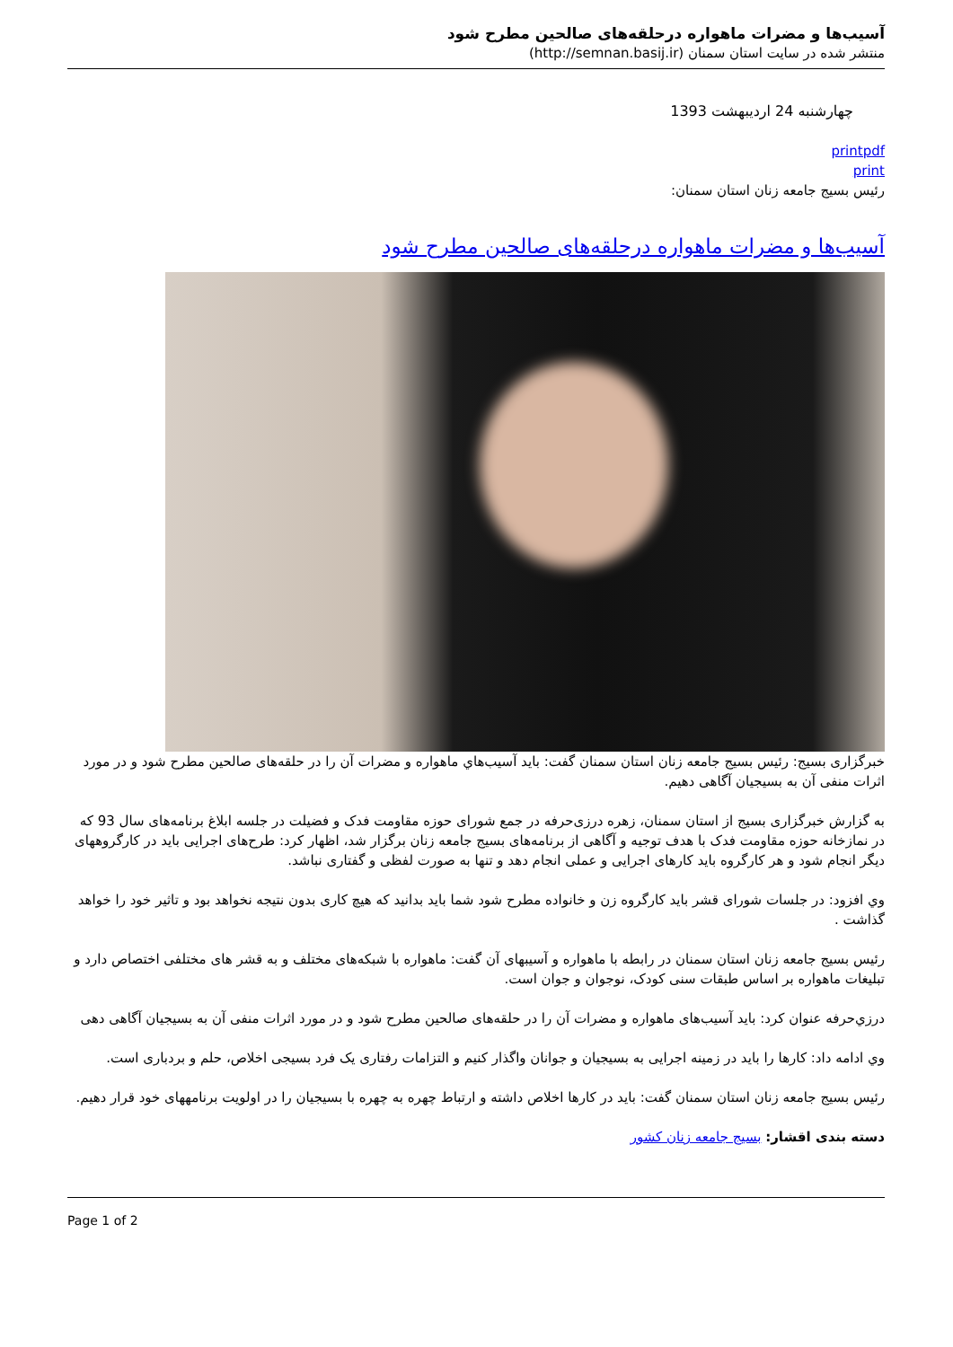آسیب‌ها و مضرات ماهواره درحلقه‌های صالحین مطرح شود
منتشر شده در سایت استان سمنان (http://semnan.basij.ir)
چهارشنبه 24 اردیبهشت 1393
printpdf
print
رئیس بسیج جامعه زنان استان سمنان:
آسیب‌ها و مضرات ماهواره درحلقه‌های صالحین مطرح شود
خبرگزاری بسیج: رئیس بسیج جامعه زنان استان سمنان گفت: باید آسیب‌هاي ماهواره و مضرات آن را در حلقه‌های صالحین مطرح شود و در مورد اثرات منفی آن به بسیجیان آگاهی دهیم.
به گزارش خبرگزاری بسیج از استان سمنان، زهره درزی‌حرفه در جمع شورای حوزه مقاومت فدک و فضیلت در جلسه ابلاغ برنامه‌های سال 93 که در نمازخانه حوزه مقاومت فدک با هدف توجیه و آگاهی از برنامه‌های بسیج جامعه زنان برگزار شد، اظهار کرد: طرح‌های اجرایی باید در کارگروههای دیگر انجام شود و هر کارگروه باید کارهای اجرایی و عملی انجام دهد و تنها به صورت لفظی و گفتاری نباشد.
وي افزود: در جلسات شورای قشر باید کارگروه زن و خانواده مطرح شود شما باید بدانید که هیچ کاری بدون نتیجه نخواهد بود و تاثیر خود را خواهد گذاشت .
رئیس بسیج جامعه زنان استان سمنان در رابطه با ماهواره و آسیبهای آن گفت: ماهواره با شبکه‌های مختلف و به قشر های مختلفی اختصاص دارد و تبلیغات ماهواره بر اساس طبقات سنی کودک، نوجوان و جوان است.
درزي‌حرفه عنوان کرد: باید آسیب‌های ماهواره و مضرات آن را در حلقه‌های صالحین مطرح شود و در مورد اثرات منفی آن به بسیجیان آگاهی دهی
وي ادامه داد: کارها را باید در زمینه اجرایی به بسیجیان و جوانان واگذار کنیم و التزامات رفتاری یک فرد بسیجی اخلاص، حلم و بردباری است.
رئیس بسیج جامعه زنان استان سمنان گفت: باید در کارها اخلاص داشته و ارتباط چهره به چهره با بسیجیان را در اولویت برنامههای خود قرار دهیم.
دسته بندی اقشار: بسیج جامعه زنان کشور
Page 1 of 2